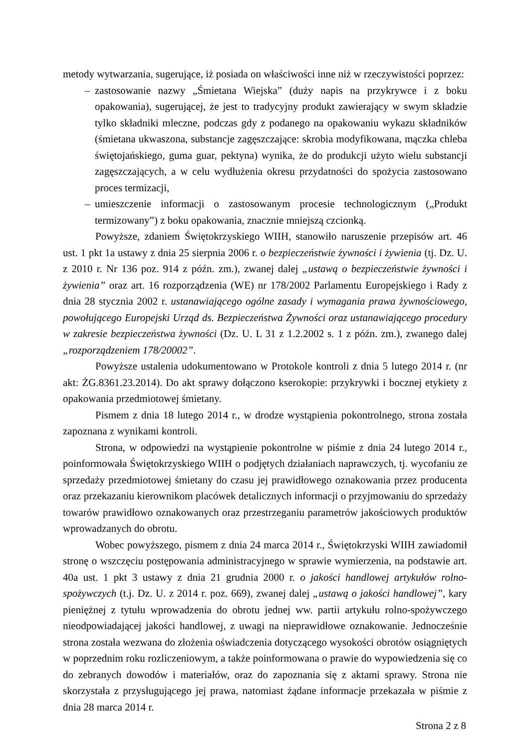metody wytwarzania, sugerujące, iż posiada on właściwości inne niż w rzeczywistości poprzez:
– zastosowanie nazwy „Śmietana Wiejska” (duży napis na przykrywce i z boku opakowania), sugerującej, że jest to tradycyjny produkt zawierający w swym składzie tylko składniki mleczne, podczas gdy z podanego na opakowaniu wykazu składników (śmietana ukwaszona, substancje zagęszczające: skrobia modyfikowana, mączka chleba świętojańskiego, guma guar, pektyna) wynika, że do produkcji użyto wielu substancji zagęszczających, a w celu wydłużenia okresu przydatności do spożycia zastosowano proces termizacji,
– umieszczenie informacji o zastosowanym procesie technologicznym („Produkt termizowany”) z boku opakowania, znacznie mniejszą czcionką.
Powyższe, zdaniem Świętokrzyskiego WIIH, stanowiło naruszenie przepisów art. 46 ust. 1 pkt 1a ustawy z dnia 25 sierpnia 2006 r. o bezpieczeństwie żywności i żywienia (tj. Dz. U. z 2010 r. Nr 136 poz. 914 z późn. zm.), zwanej dalej „ustawą o bezpieczeństwie żywności i żywienia” oraz art. 16 rozporządzenia (WE) nr 178/2002 Parlamentu Europejskiego i Rady z dnia 28 stycznia 2002 r. ustanawiającego ogólne zasady i wymagania prawa żywnościowego, powołującego Europejski Urząd ds. Bezpieczeństwa Żywności oraz ustanawiającego procedury w zakresie bezpieczeństwa żywności (Dz. U. L 31 z 1.2.2002 s. 1 z późn. zm.), zwanego dalej „rozporządzeniem 178/20002”.
Powyższe ustalenia udokumentowano w Protokole kontroli z dnia 5 lutego 2014 r. (nr akt: ŻG.8361.23.2014). Do akt sprawy dołączono kserokopie: przykrywki i bocznej etykiety z opakowania przedmiotowej śmietany.
Pismem z dnia 18 lutego 2014 r., w drodze wystąpienia pokontrolnego, strona została zapoznana z wynikami kontroli.
Strona, w odpowiedzi na wystąpienie pokontrolne w piśmie z dnia 24 lutego 2014 r., poinformowała Świętokrzyskiego WIIH o podjętych działaniach naprawczych, tj. wycofaniu ze sprzedaży przedmiotowej śmietany do czasu jej prawidłowego oznakowania przez producenta oraz przekazaniu kierownikom placówek detalicznych informacji o przyjmowaniu do sprzedaży towarów prawidłowo oznakowanych oraz przestrzeganiu parametrów jakościowych produktów wprowadzanych do obrotu.
Wobec powyższego, pismem z dnia 24 marca 2014 r., Świętokrzyski WIIH zawiadomił stronę o wszczęciu postępowania administracyjnego w sprawie wymierzenia, na podstawie art. 40a ust. 1 pkt 3 ustawy z dnia 21 grudnia 2000 r. o jakości handlowej artykułów rolno-spożywczych (t.j. Dz. U. z 2014 r. poz. 669), zwanej dalej „ustawą o jakości handlowej”, kary pieniężnej z tytułu wprowadzenia do obrotu jednej ww. partii artykułu rolno-spożywczego nieodpowiadającej jakości handlowej, z uwagi na nieprawidłowe oznakowanie. Jednocześnie strona została wezwana do złożenia oświadczenia dotyczącego wysokości obrotów osiągniętych w poprzednim roku rozliczeniowym, a także poinformowana o prawie do wypowiedzenia się co do zebranych dowodów i materiałów, oraz do zapoznania się z aktami sprawy. Strona nie skorzystała z przysługującego jej prawa, natomiast żądane informacje przekazała w piśmie z dnia 28 marca 2014 r.
Strona 2 z 8